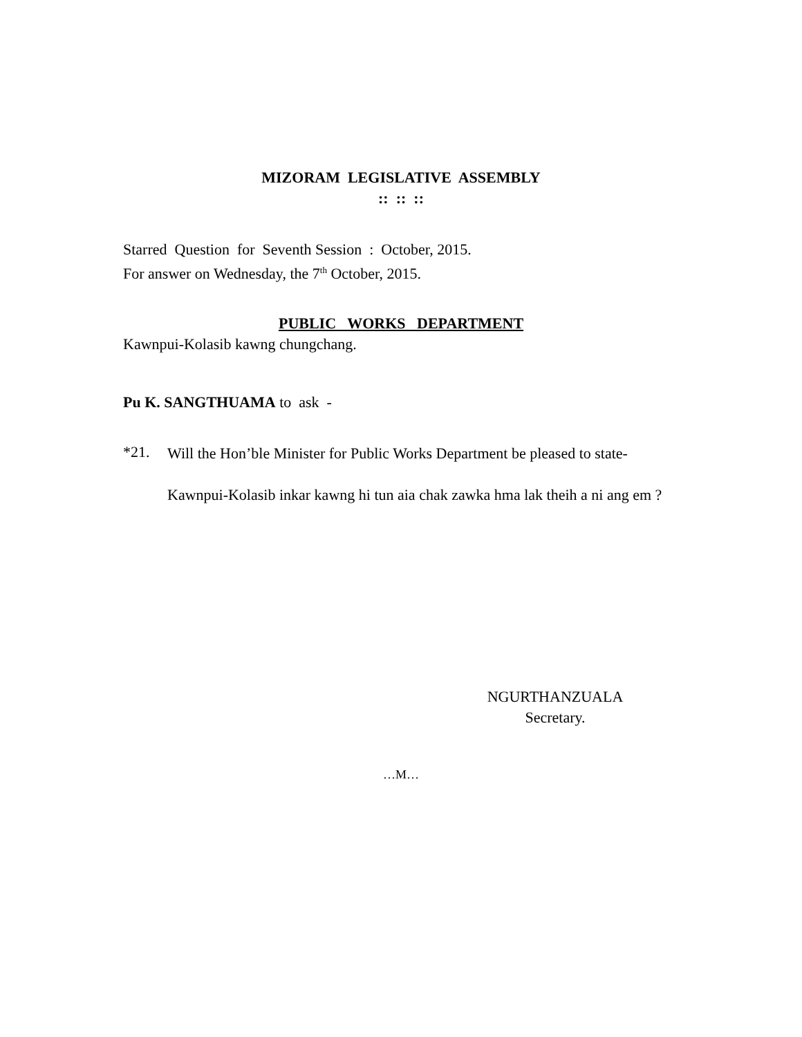MIZORAM LEGISLATIVE ASSEMBLY
:: :: ::
Starred Question for Seventh Session : October, 2015.
For answer on Wednesday, the 7<sup>th</sup> October, 2015.
PUBLIC WORKS DEPARTMENT
Kawnpui-Kolasib kawng chungchang.
Pu K. SANGTHUAMA to ask -
*21.
Will the Hon’ble Minister for Public Works Department be pleased to state-
Kawnpui-Kolasib inkar kawng hi tun aia chak zawka hma lak theih a ni ang em ?
NGURTHANZUALA
Secretary.
…M…